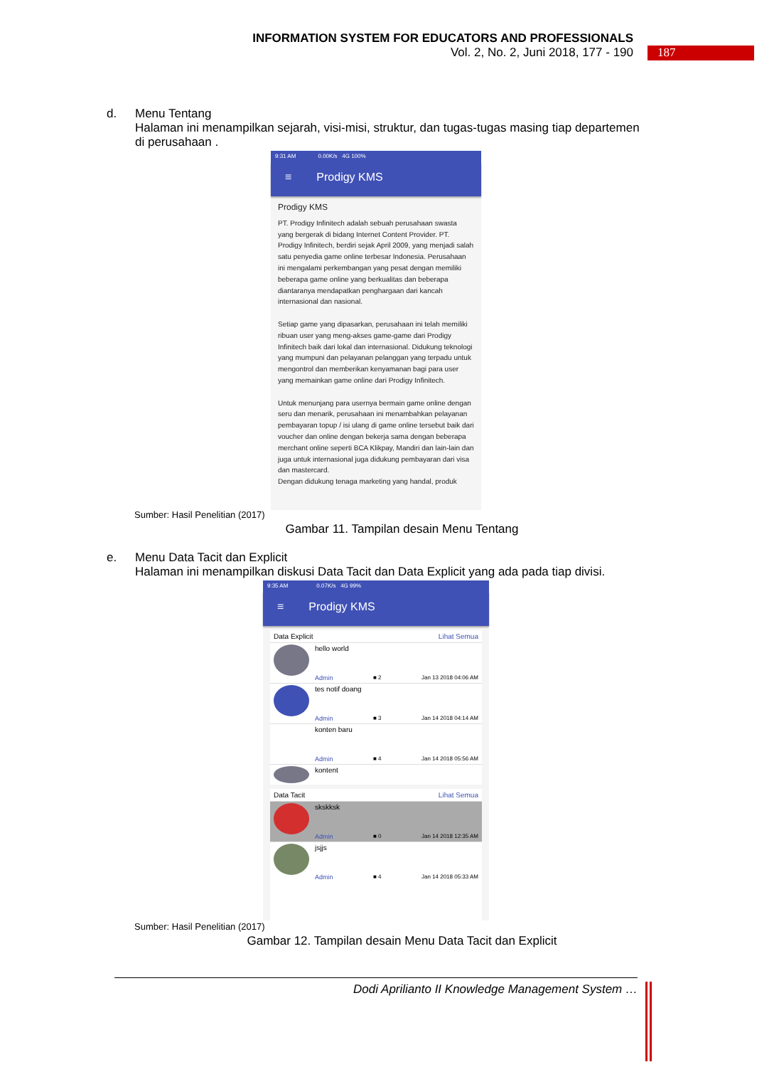INFORMATION SYSTEM FOR EDUCATORS AND PROFESSIONALS
Vol. 2, No. 2, Juni 2018, 177 - 190
187
d.
Menu Tentang
Halaman ini menampilkan sejarah, visi-misi, struktur, dan tugas-tugas masing tiap departemen di perusahaan .
9:31 AM 0.00K/s 4G 100%
≡ Prodigy KMS
Prodigy KMS
PT. Prodigy Infinitech adalah sebuah perusahaan swasta yang bergerak di bidang Internet Content Provider. PT. Prodigy Infinitech, berdiri sejak April 2009, yang menjadi salah satu penyedia game online terbesar Indonesia. Perusahaan ini mengalami perkembangan yang pesat dengan memiliki beberapa game online yang berkualitas dan beberapa diantaranya mendapatkan penghargaan dari kancah internasional dan nasional.
Setiap game yang dipasarkan, perusahaan ini telah memiliki ribuan user yang meng-akses game-game dari Prodigy Infinitech baik dari lokal dan internasional. Didukung teknologi yang mumpuni dan pelayanan pelanggan yang terpadu untuk mengontrol dan memberikan kenyamanan bagi para user yang memainkan game online dari Prodigy Infinitech.
Untuk menunjang para usernya bermain game online dengan seru dan menarik, perusahaan ini menambahkan pelayanan pembayaran topup / isi ulang di game online tersebut baik dari voucher dan online dengan bekerja sama dengan beberapa merchant online seperti BCA Klikpay, Mandiri dan lain-lain dan juga untuk internasional juga didukung pembayaran dari visa dan mastercard.
Dengan didukung tenaga marketing yang handal, produk
Sumber: Hasil Penelitian (2017)
Gambar 11. Tampilan desain Menu Tentang
e.
Menu Data Tacit dan Explicit
Halaman ini menampilkan diskusi Data Tacit dan Data Explicit yang ada pada tiap divisi.
9:35 AM 0.07K/s 4G 99%
≡ Prodigy KMS
Data Explicit Lihat Semua
hello world
Admin ■ 2 Jan 13 2018 04:06 AM
tes notif doang
Admin ■ 3 Jan 14 2018 04:14 AM
konten baru
Admin ■ 4 Jan 14 2018 05:56 AM
kontent
Data Tacit Lihat Semua
skskksk
Admin ■ 0 Jan 14 2018 12:35 AM
jsjjs
Admin ■ 4 Jan 14 2018 05:33 AM
Sumber: Hasil Penelitian (2017)
Gambar 12. Tampilan desain Menu Data Tacit dan Explicit
Dodi Aprilianto II Knowledge Management System …